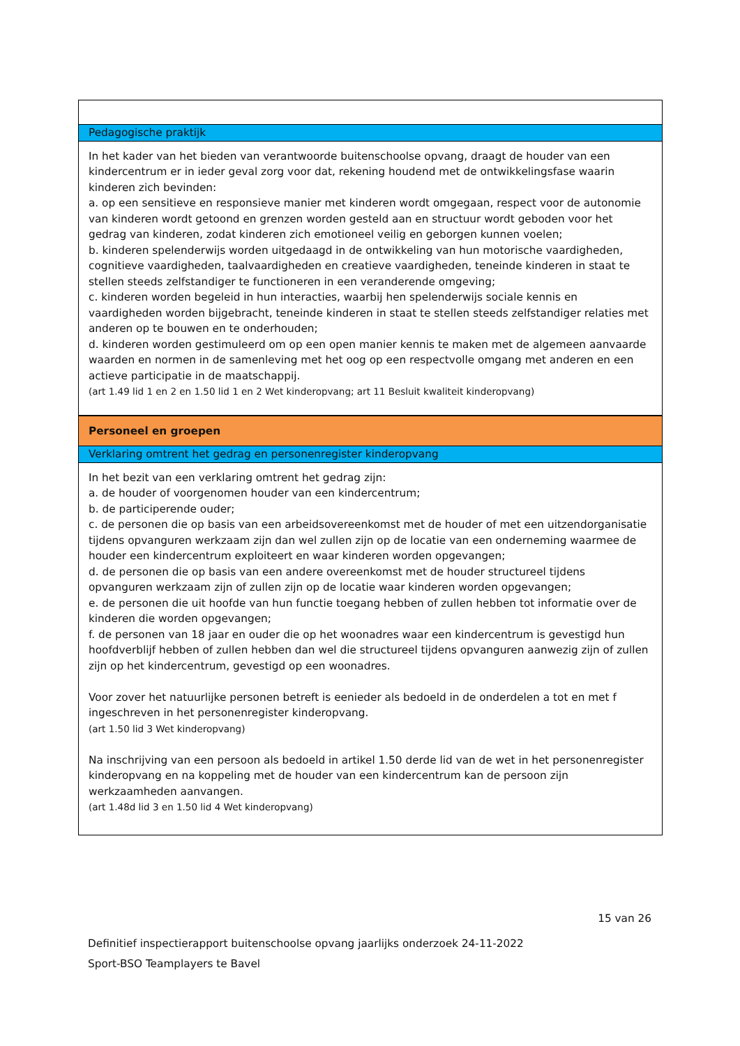| Pedagogische praktijk |
| In het kader van het bieden van verantwoorde buitenschoolse opvang, draagt de houder van een kindercentrum er in ieder geval zorg voor dat, rekening houdend met de ontwikkelingsfase waarin kinderen zich bevinden: a. op een sensitieve en responsieve manier met kinderen wordt omgegaan, respect voor de autonomie van kinderen wordt getoond en grenzen worden gesteld aan en structuur wordt geboden voor het gedrag van kinderen, zodat kinderen zich emotioneel veilig en geborgen kunnen voelen; b. kinderen spelenderwijs worden uitgedaagd in de ontwikkeling van hun motorische vaardigheden, cognitieve vaardigheden, taalvaardigheden en creatieve vaardigheden, teneinde kinderen in staat te stellen steeds zelfstandiger te functioneren in een veranderende omgeving; c. kinderen worden begeleid in hun interacties, waarbij hen spelenderwijs sociale kennis en vaardigheden worden bijgebracht, teneinde kinderen in staat te stellen steeds zelfstandiger relaties met anderen op te bouwen en te onderhouden; d. kinderen worden gestimuleerd om op een open manier kennis te maken met de algemeen aanvaarde waarden en normen in de samenleving met het oog op een respectvolle omgang met anderen en een actieve participatie in de maatschappij. (art 1.49 lid 1 en 2 en 1.50 lid 1 en 2 Wet kinderopvang; art 11 Besluit kwaliteit kinderopvang) |
| Personeel en groepen |
| Verklaring omtrent het gedrag en personenregister kinderopvang |
| In het bezit van een verklaring omtrent het gedrag zijn: a. de houder of voorgenomen houder van een kindercentrum; b. de participerende ouder; c. de personen die op basis van een arbeidsovereenkomst met de houder of met een uitzendorganisatie tijdens opvanguren werkzaam zijn dan wel zullen zijn op de locatie van een onderneming waarmee de houder een kindercentrum exploiteert en waar kinderen worden opgevangen; d. de personen die op basis van een andere overeenkomst met de houder structureel tijdens opvanguren werkzaam zijn of zullen zijn op de locatie waar kinderen worden opgevangen; e. de personen die uit hoofde van hun functie toegang hebben of zullen hebben tot informatie over de kinderen die worden opgevangen; f. de personen van 18 jaar en ouder die op het woonadres waar een kindercentrum is gevestigd hun hoofdverblijf hebben of zullen hebben dan wel die structureel tijdens opvanguren aanwezig zijn of zullen zijn op het kindercentrum, gevestigd op een woonadres. Voor zover het natuurlijke personen betreft is eenieder als bedoeld in de onderdelen a tot en met f ingeschreven in het personenregister kinderopvang. (art 1.50 lid 3 Wet kinderopvang) Na inschrijving van een persoon als bedoeld in artikel 1.50 derde lid van de wet in het personenregister kinderopvang en na koppeling met de houder van een kindercentrum kan de persoon zijn werkzaamheden aanvangen. (art 1.48d lid 3 en 1.50 lid 4 Wet kinderopvang) |
15 van 26
Definitief inspectierapport buitenschoolse opvang jaarlijks onderzoek 24-11-2022
Sport-BSO Teamplayers te Bavel